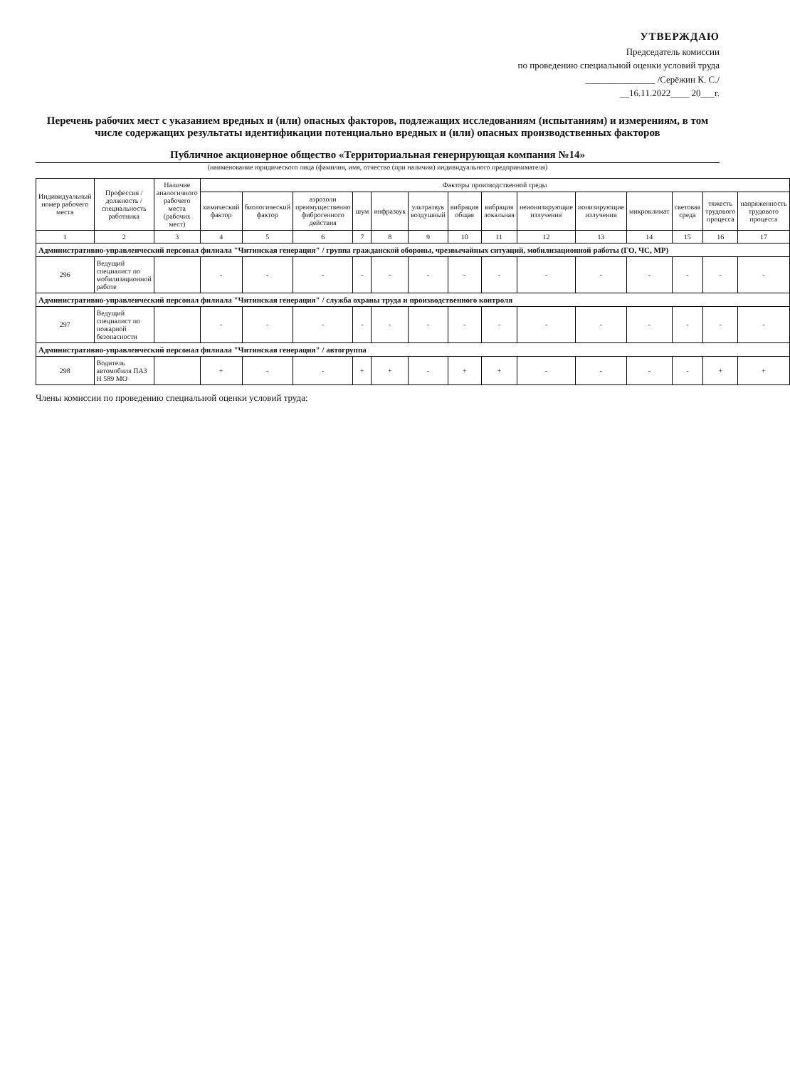УТВЕРЖДАЮ
Председатель комиссии
по проведению специальной оценки условий труда
_______________ /Серёжин К. С./
__16.11.2022____ 20___г.
Перечень рабочих мест с указанием вредных и (или) опасных факторов, подлежащих исследованиям (испытаниям) и измерениям, в том числе содержащих результаты идентификации потенциально вредных и (или) опасных производственных факторов
Публичное акционерное общество «Территориальная генерирующая компания №14»
(наименование юридического лица (фамилия, имя, отчество (при наличии) индивидуального предпринимателя)
| Индивидуальный номер рабочего места | Профессия / должность / специальность работника | Наличие аналогичного рабочего места (рабочих мест) | Факторы производственной среды | | | | | | | | | | | | | |
| --- | --- | --- | --- | --- | --- | --- | --- | --- | --- | --- | --- | --- | --- | --- | --- | --- |
| | | | химический фактор | биологический фактор | аэрозоли преимущественно фиброгенного действия | шум | инфразвук | ультразвук воздушный | вибрация общая | вибрация локальная | неионизирующие излучения | ионизирующие излучения | микроклимат | световая среда | тяжесть трудового процесса | напряженность трудового процесса |
| 1 | 2 | 3 | 4 | 5 | 6 | 7 | 8 | 9 | 10 | 11 | 12 | 13 | 14 | 15 | 16 | 17 |
| Административно-управленческий персонал филиала "Читинская генерация" / группа гражданской обороны, чрезвычайных ситуаций, мобилизационной работы (ГО, ЧС, МР) | | | | | | | | | | | | | | | | |
| 296 | Ведущий специалист по мобилизационной работе | | - | - | - | - | - | - | - | - | - | - | - | - | - | - |
| Административно-управленческий персонал филиала "Читинская генерация" / служба охраны труда и производственного контроля | | | | | | | | | | | | | | | | |
| 297 | Ведущий специалист по пожарной безопасности | | - | - | - | - | - | - | - | - | - | - | - | - | - | - |
| Административно-управленческий персонал филиала "Читинская генерация" / автогруппа | | | | | | | | | | | | | | | | |
| 298 | Водитель автомобиля ПАЗ Н 589 МО | | + | - | - | + | + | - | + | + | - | - | - | - | + | + |
Члены комиссии по проведению специальной оценки условий труда: